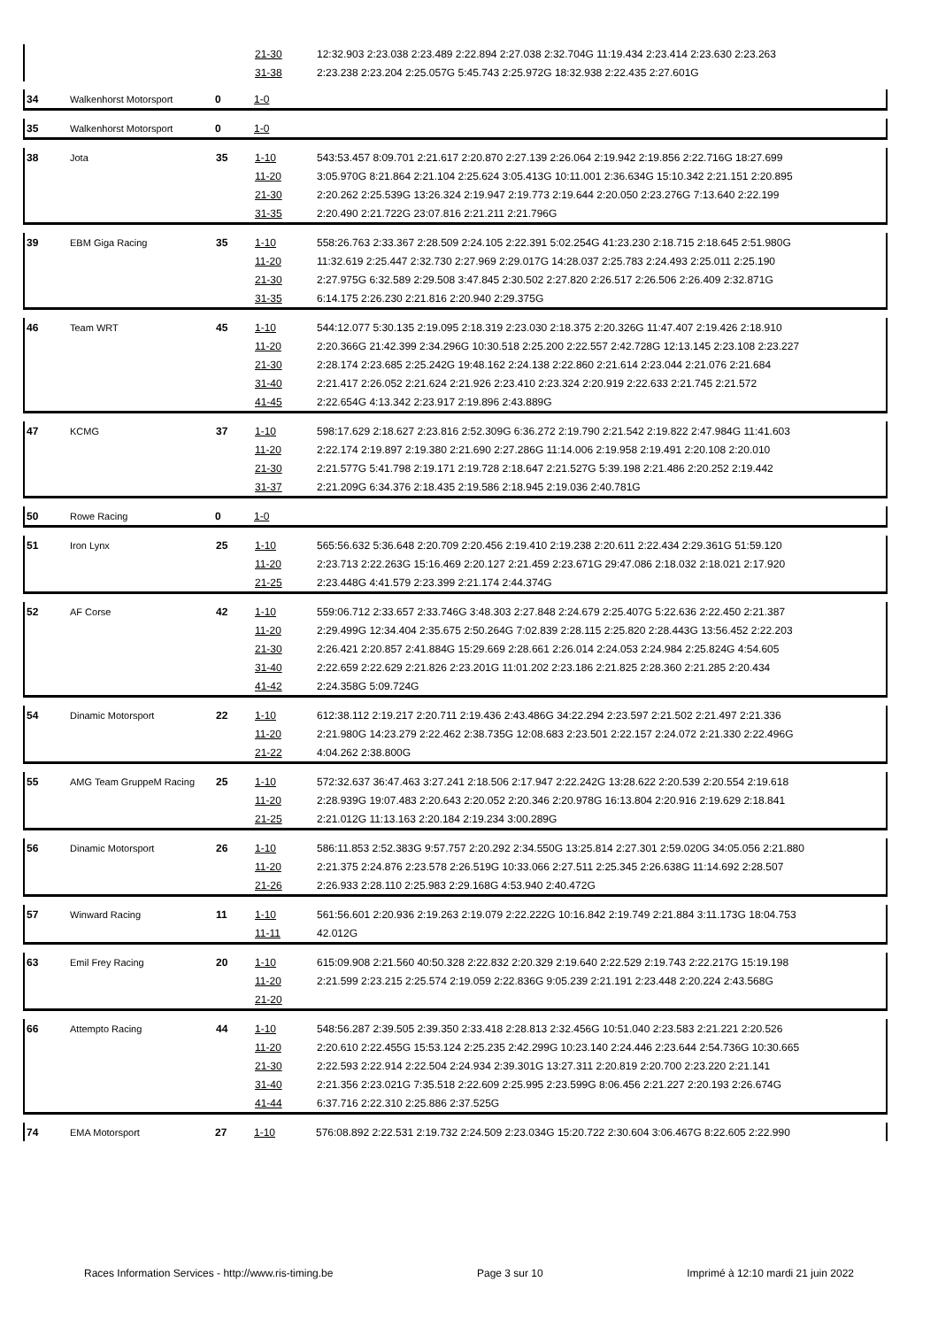| | | | 21-30 | 12:32.903 2:23.038 2:23.489 2:22.894 2:27.038 2:32.704G 11:19.434 2:23.414 2:23.630 2:23.263 |
| | | | 31-38 | 2:23.238 2:23.204 2:25.057G 5:45.743 2:25.972G 18:32.938 2:22.435 2:27.601G |
| 34 | Walkenhorst Motorsport | 0 | 1-0 | |
| 35 | Walkenhorst Motorsport | 0 | 1-0 | |
| 38 | Jota | 35 | 1-10 | 543:53.457 8:09.701 2:21.617 2:20.870 2:27.139 2:26.064 2:19.942 2:19.856 2:22.716G 18:27.699 |
| | | | 11-20 | 3:05.970G 8:21.864 2:21.104 2:25.624 3:05.413G 10:11.001 2:36.634G 15:10.342 2:21.151 2:20.895 |
| | | | 21-30 | 2:20.262 2:25.539G 13:26.324 2:19.947 2:19.773 2:19.644 2:20.050 2:23.276G 7:13.640 2:22.199 |
| | | | 31-35 | 2:20.490 2:21.722G 23:07.816 2:21.211 2:21.796G |
| 39 | EBM Giga Racing | 35 | 1-10 | 558:26.763 2:33.367 2:28.509 2:24.105 2:22.391 5:02.254G 41:23.230 2:18.715 2:18.645 2:51.980G |
| | | | 11-20 | 11:32.619 2:25.447 2:32.730 2:27.969 2:29.017G 14:28.037 2:25.783 2:24.493 2:25.011 2:25.190 |
| | | | 21-30 | 2:27.975G 6:32.589 2:29.508 3:47.845 2:30.502 2:27.820 2:26.517 2:26.506 2:26.409 2:32.871G |
| | | | 31-35 | 6:14.175 2:26.230 2:21.816 2:20.940 2:29.375G |
| 46 | Team WRT | 45 | 1-10 | 544:12.077 5:30.135 2:19.095 2:18.319 2:23.030 2:18.375 2:20.326G 11:47.407 2:19.426 2:18.910 |
| | | | 11-20 | 2:20.366G 21:42.399 2:34.296G 10:30.518 2:25.200 2:22.557 2:42.728G 12:13.145 2:23.108 2:23.227 |
| | | | 21-30 | 2:28.174 2:23.685 2:25.242G 19:48.162 2:24.138 2:22.860 2:21.614 2:23.044 2:21.076 2:21.684 |
| | | | 31-40 | 2:21.417 2:26.052 2:21.624 2:21.926 2:23.410 2:23.324 2:20.919 2:22.633 2:21.745 2:21.572 |
| | | | 41-45 | 2:22.654G 4:13.342 2:23.917 2:19.896 2:43.889G |
| 47 | KCMG | 37 | 1-10 | 598:17.629 2:18.627 2:23.816 2:52.309G 6:36.272 2:19.790 2:21.542 2:19.822 2:47.984G 11:41.603 |
| | | | 11-20 | 2:22.174 2:19.897 2:19.380 2:21.690 2:27.286G 11:14.006 2:19.958 2:19.491 2:20.108 2:20.010 |
| | | | 21-30 | 2:21.577G 5:41.798 2:19.171 2:19.728 2:18.647 2:21.527G 5:39.198 2:21.486 2:20.252 2:19.442 |
| | | | 31-37 | 2:21.209G 6:34.376 2:18.435 2:19.586 2:18.945 2:19.036 2:40.781G |
| 50 | Rowe Racing | 0 | 1-0 | |
| 51 | Iron Lynx | 25 | 1-10 | 565:56.632 5:36.648 2:20.709 2:20.456 2:19.410 2:19.238 2:20.611 2:22.434 2:29.361G 51:59.120 |
| | | | 11-20 | 2:23.713 2:22.263G 15:16.469 2:20.127 2:21.459 2:23.671G 29:47.086 2:18.032 2:18.021 2:17.920 |
| | | | 21-25 | 2:23.448G 4:41.579 2:23.399 2:21.174 2:44.374G |
| 52 | AF Corse | 42 | 1-10 | 559:06.712 2:33.657 2:33.746G 3:48.303 2:27.848 2:24.679 2:25.407G 5:22.636 2:22.450 2:21.387 |
| | | | 11-20 | 2:29.499G 12:34.404 2:35.675 2:50.264G 7:02.839 2:28.115 2:25.820 2:28.443G 13:56.452 2:22.203 |
| | | | 21-30 | 2:26.421 2:20.857 2:41.884G 15:29.669 2:28.661 2:26.014 2:24.053 2:24.984 2:25.824G 4:54.605 |
| | | | 31-40 | 2:22.659 2:22.629 2:21.826 2:23.201G 11:01.202 2:23.186 2:21.825 2:28.360 2:21.285 2:20.434 |
| | | | 41-42 | 2:24.358G 5:09.724G |
| 54 | Dinamic Motorsport | 22 | 1-10 | 612:38.112 2:19.217 2:20.711 2:19.436 2:43.486G 34:22.294 2:23.597 2:21.502 2:21.497 2:21.336 |
| | | | 11-20 | 2:21.980G 14:23.279 2:22.462 2:38.735G 12:08.683 2:23.501 2:22.157 2:24.072 2:21.330 2:22.496G |
| | | | 21-22 | 4:04.262 2:38.800G |
| 55 | AMG Team GruppeM Racing | 25 | 1-10 | 572:32.637 36:47.463 3:27.241 2:18.506 2:17.947 2:22.242G 13:28.622 2:20.539 2:20.554 2:19.618 |
| | | | 11-20 | 2:28.939G 19:07.483 2:20.643 2:20.052 2:20.346 2:20.978G 16:13.804 2:20.916 2:19.629 2:18.841 |
| | | | 21-25 | 2:21.012G 11:13.163 2:20.184 2:19.234 3:00.289G |
| 56 | Dinamic Motorsport | 26 | 1-10 | 586:11.853 2:52.383G 9:57.757 2:20.292 2:34.550G 13:25.814 2:27.301 2:59.020G 34:05.056 2:21.880 |
| | | | 11-20 | 2:21.375 2:24.876 2:23.578 2:26.519G 10:33.066 2:27.511 2:25.345 2:26.638G 11:14.692 2:28.507 |
| | | | 21-26 | 2:26.933 2:28.110 2:25.983 2:29.168G 4:53.940 2:40.472G |
| 57 | Winward Racing | 11 | 1-10 | 561:56.601 2:20.936 2:19.263 2:19.079 2:22.222G 10:16.842 2:19.749 2:21.884 3:11.173G 18:04.753 |
| | | | 11-11 | 42.012G |
| 63 | Emil Frey Racing | 20 | 1-10 | 615:09.908 2:21.560 40:50.328 2:22.832 2:20.329 2:19.640 2:22.529 2:19.743 2:22.217G 15:19.198 |
| | | | 11-20 | 2:21.599 2:23.215 2:25.574 2:19.059 2:22.836G 9:05.239 2:21.191 2:23.448 2:20.224 2:43.568G |
| | | | 21-20 | |
| 66 | Attempto Racing | 44 | 1-10 | 548:56.287 2:39.505 2:39.350 2:33.418 2:28.813 2:32.456G 10:51.040 2:23.583 2:21.221 2:20.526 |
| | | | 11-20 | 2:20.610 2:22.455G 15:53.124 2:25.235 2:42.299G 10:23.140 2:24.446 2:23.644 2:54.736G 10:30.665 |
| | | | 21-30 | 2:22.593 2:22.914 2:22.504 2:24.934 2:39.301G 13:27.311 2:20.819 2:20.700 2:23.220 2:21.141 |
| | | | 31-40 | 2:21.356 2:23.021G 7:35.518 2:22.609 2:25.995 2:23.599G 8:06.456 2:21.227 2:20.193 2:26.674G |
| | | | 41-44 | 6:37.716 2:22.310 2:25.886 2:37.525G |
| 74 | EMA Motorsport | 27 | 1-10 | 576:08.892 2:22.531 2:19.732 2:24.509 2:23.034G 15:20.722 2:30.604 3:06.467G 8:22.605 2:22.990 |
Races Information Services - http://www.ris-timing.be Page 3 sur 10 Imprimé à 12:10 mardi 21 juin 2022